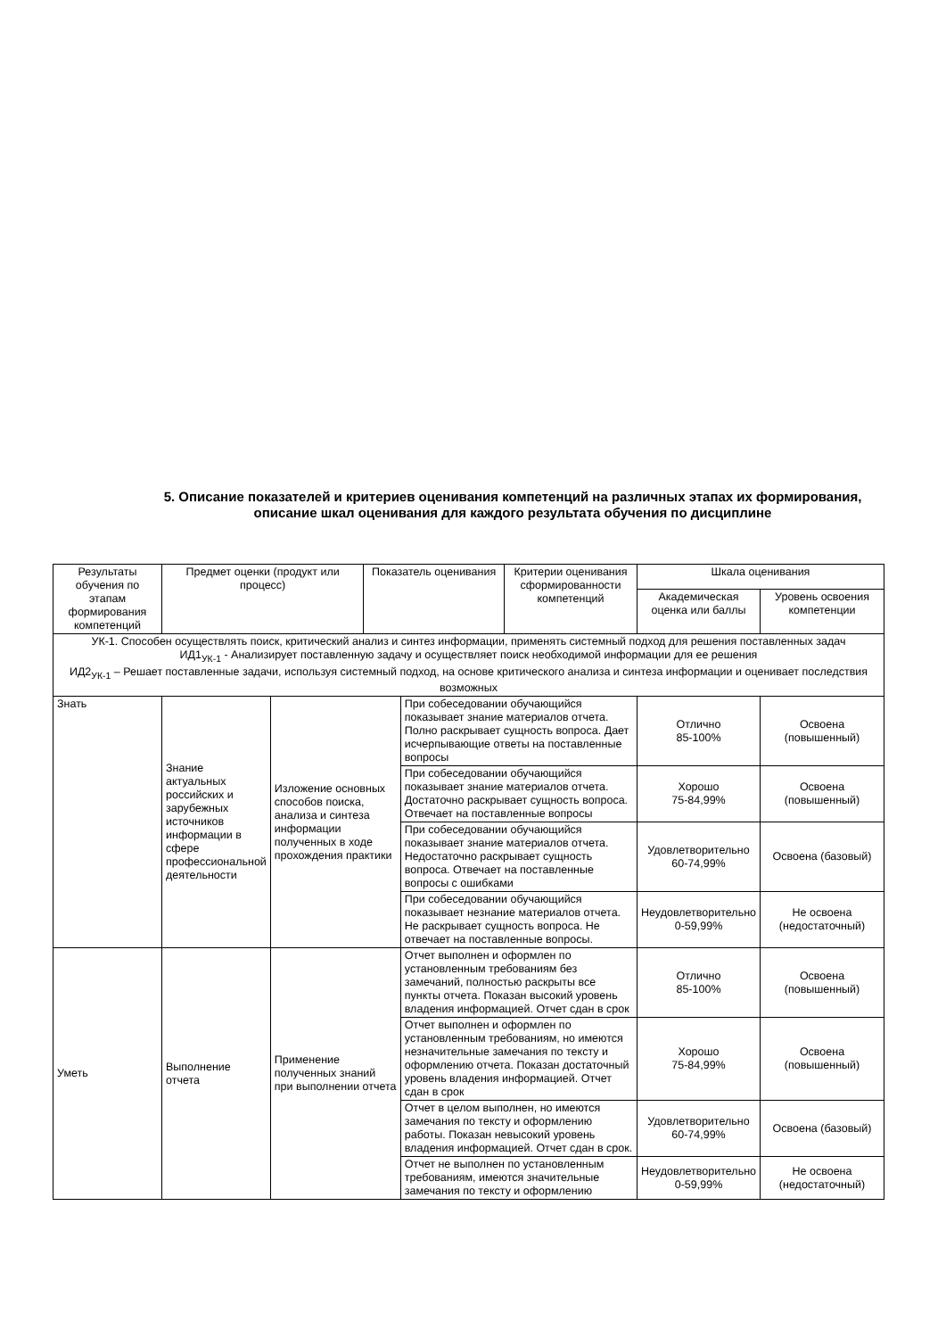5. Описание показателей и критериев оценивания компетенций на различных этапах их формирования,
описание шкал оценивания для каждого результата обучения по дисциплине
| Результаты обучения по этапам формирования компетенций | Предмет оценки (продукт или процесс) | | Показатель оценивания | | Критерии оценивания сформированности компетенций | Шкала оценивания | |
| --- | --- | --- | --- | --- | --- | --- | --- |
| | | | | | | Академическая оценка или баллы | Уровень освоения компетенции |
| УК-1. Способен осуществлять поиск, критический анализ и синтез информации, применять системный подход для решения поставленных задач ИД1<sub>УК-1</sub> - Анализирует поставленную задачу и осуществляет поиск необходимой информации для ее решения ИД2<sub>УК-1</sub> – Решает поставленные задачи, используя системный подход, на основе критического анализа и синтеза информации и оценивает последствия возможных | | | | | | | |
| Знать | Знание актуальных российских и зарубежных источников информации в сфере профессиональной деятельности | Изложение основных способов поиска, анализа и синтеза информации полученных в ходе прохождения практики | | При собеседовании обучающийся показывает знание материалов отчета. Полно раскрывает сущность вопроса. Дает исчерпывающие ответы на поставленные вопросы | | Отлично 85-100% | Освоена (повышенный) |
| | | | | При собеседовании обучающийся показывает знание материалов отчета. Достаточно раскрывает сущность вопроса. Отвечает на поставленные вопросы | | Хорошо 75-84,99% | Освоена (повышенный) |
| | | | | При собеседовании обучающийся показывает знание материалов отчета. Недостаточно раскрывает сущность вопроса. Отвечает на поставленные вопросы с ошибками | | Удовлетворительно 60-74,99% | Освоена (базовый) |
| | | | | При собеседовании обучающийся показывает незнание материалов отчета. Не раскрывает сущность вопроса. Не отвечает на поставленные вопросы. | | Неудовлетворительно 0-59,99% | Не освоена (недостаточный) |
| Уметь | Выполнение отчета | Применение полученных знаний при выполнении отчета | | Отчет выполнен и оформлен по установленным требованиям без замечаний, полностью раскрыты все пункты отчета. Показан высокий уровень владения информацией. Отчет сдан в срок | | Отлично 85-100% | Освоена (повышенный) |
| | | | | Отчет выполнен и оформлен по установленным требованиям, но имеются незначительные замечания по тексту и оформлению отчета. Показан достаточный уровень владения информацией. Отчет сдан в срок | | Хорошо 75-84,99% | Освоена (повышенный) |
| | | | | Отчет в целом выполнен, но имеются замечания по тексту и оформлению работы. Показан невысокий уровень владения информацией. Отчет сдан в срок. | | Удовлетворительно 60-74,99% | Освоена (базовый) |
| | | | | Отчет не выполнен по установленным требованиям, имеются значительные замечания по тексту и оформлению | | Неудовлетворительно 0-59,99% | Не освоена (недостаточный) |